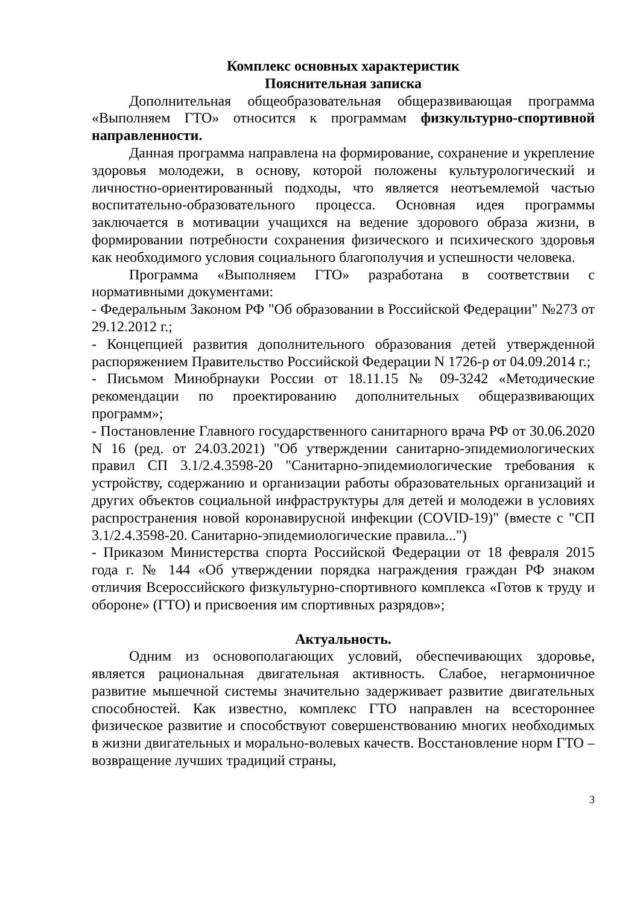Комплекс основных характеристик
Пояснительная записка
Дополнительная общеобразовательная общеразвивающая программа «Выполняем ГТО» относится к программам физкультурно-спортивной направленности.
Данная программа направлена на формирование, сохранение и укрепление здоровья молодежи, в основу, которой положены культурологический и личностно-ориентированный подходы, что является неотъемлемой частью воспитательно-образовательного процесса. Основная идея программы заключается в мотивации учащихся на ведение здорового образа жизни, в формировании потребности сохранения физического и психического здоровья как необходимого условия социального благополучия и успешности человека.
Программа «Выполняем ГТО» разработана в соответствии с нормативными документами:
- Федеральным Законом РФ "Об образовании в Российской Федерации" №273 от 29.12.2012 г.;
- Концепцией развития дополнительного образования детей утвержденной распоряжением Правительство Российской Федерации N 1726-р от 04.09.2014 г.;
- Письмом Минобрнауки России от 18.11.15 № 09-3242 «Методические рекомендации по проектированию дополнительных общеразвивающих программ»;
- Постановление Главного государственного санитарного врача РФ от 30.06.2020 N 16 (ред. от 24.03.2021) "Об утверждении санитарно-эпидемиологических правил СП 3.1/2.4.3598-20 "Санитарно-эпидемиологические требования к устройству, содержанию и организации работы образовательных организаций и других объектов социальной инфраструктуры для детей и молодежи в условиях распространения новой коронавирусной инфекции (COVID-19)" (вместе с "СП 3.1/2.4.3598-20. Санитарно-эпидемиологические правила...")
- Приказом Министерства спорта Российской Федерации от 18 февраля 2015 года г. № 144 «Об утверждении порядка награждения граждан РФ знаком отличия Всероссийского физкультурно-спортивного комплекса «Готов к труду и обороне» (ГТО) и присвоения им спортивных разрядов»;
Актуальность.
Одним из основополагающих условий, обеспечивающих здоровье, является рациональная двигательная активность. Слабое, негармоничное развитие мышечной системы значительно задерживает развитие двигательных способностей. Как известно, комплекс ГТО направлен на всестороннее физическое развитие и способствуют совершенствованию многих необходимых в жизни двигательных и морально-волевых качеств. Восстановление норм ГТО – возвращение лучших традиций страны,
3